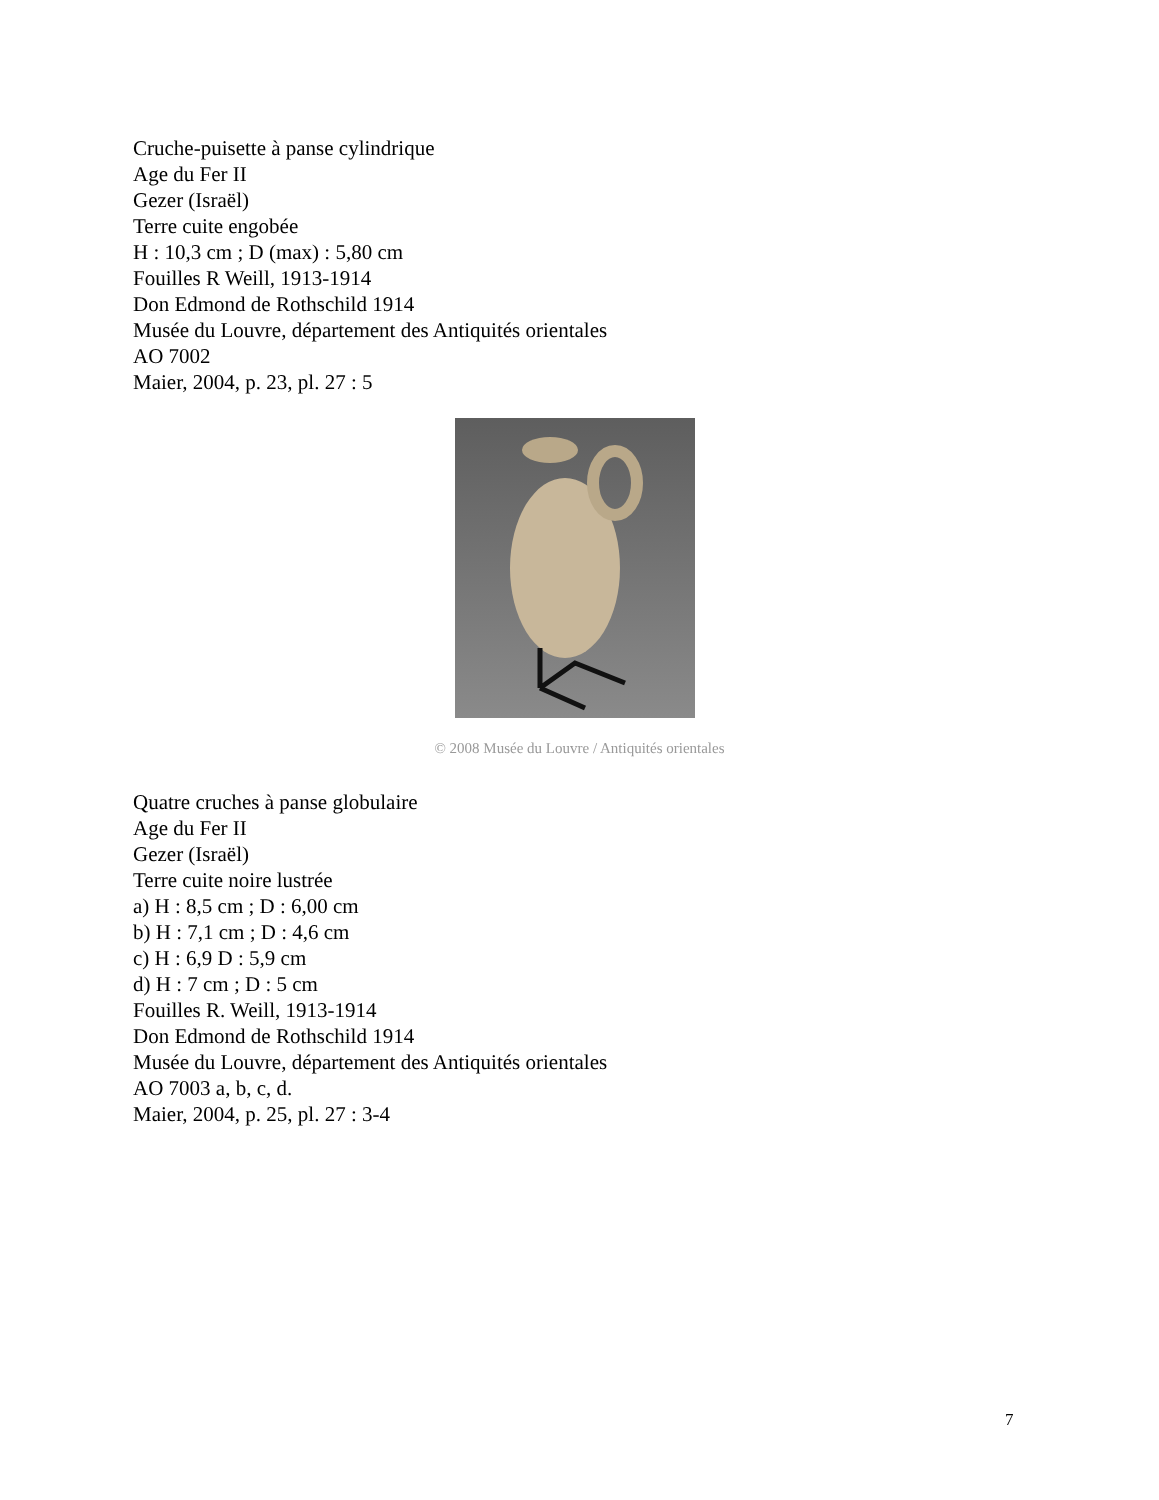Cruche-puisette à panse cylindrique
Age du Fer II
Gezer (Israël)
Terre cuite engobée
H : 10,3 cm ; D (max) : 5,80 cm
Fouilles R Weill, 1913-1914
Don Edmond de Rothschild 1914
Musée du Louvre, département des Antiquités orientales
AO 7002
Maier, 2004, p. 23, pl. 27 : 5
© 2008 Musée du Louvre / Antiquités orientales
Quatre cruches à panse globulaire
Age du Fer II
Gezer (Israël)
Terre cuite noire lustrée
a) H : 8,5 cm ; D : 6,00 cm
b) H : 7,1 cm ; D : 4,6 cm
c) H : 6,9 D : 5,9 cm
d) H : 7 cm ; D : 5 cm
Fouilles R. Weill, 1913-1914
Don Edmond de Rothschild 1914
Musée du Louvre, département des Antiquités orientales
AO 7003 a, b, c, d.
Maier, 2004, p. 25, pl. 27 : 3-4
7